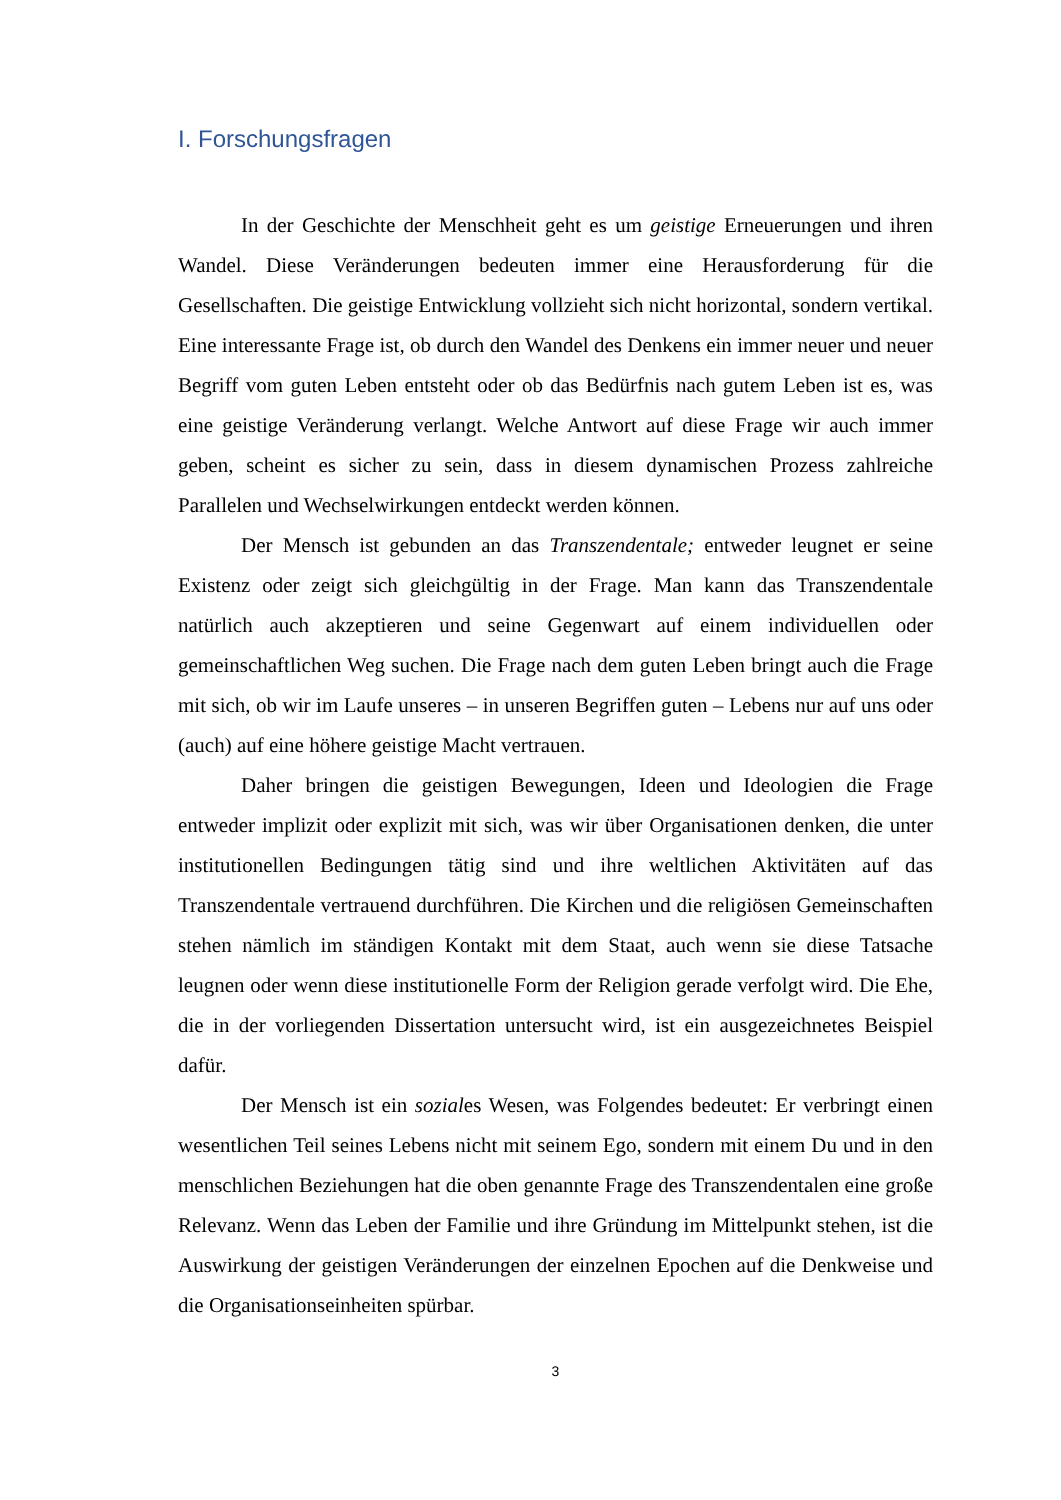I. Forschungsfragen
In der Geschichte der Menschheit geht es um geistige Erneuerungen und ihren Wandel. Diese Veränderungen bedeuten immer eine Herausforderung für die Gesellschaften. Die geistige Entwicklung vollzieht sich nicht horizontal, sondern vertikal. Eine interessante Frage ist, ob durch den Wandel des Denkens ein immer neuer und neuer Begriff vom guten Leben entsteht oder ob das Bedürfnis nach gutem Leben ist es, was eine geistige Veränderung verlangt. Welche Antwort auf diese Frage wir auch immer geben, scheint es sicher zu sein, dass in diesem dynamischen Prozess zahlreiche Parallelen und Wechselwirkungen entdeckt werden können.
Der Mensch ist gebunden an das Transzendentale; entweder leugnet er seine Existenz oder zeigt sich gleichgültig in der Frage. Man kann das Transzendentale natürlich auch akzeptieren und seine Gegenwart auf einem individuellen oder gemeinschaftlichen Weg suchen. Die Frage nach dem guten Leben bringt auch die Frage mit sich, ob wir im Laufe unseres – in unseren Begriffen guten – Lebens nur auf uns oder (auch) auf eine höhere geistige Macht vertrauen.
Daher bringen die geistigen Bewegungen, Ideen und Ideologien die Frage entweder implizit oder explizit mit sich, was wir über Organisationen denken, die unter institutionellen Bedingungen tätig sind und ihre weltlichen Aktivitäten auf das Transzendentale vertrauend durchführen. Die Kirchen und die religiösen Gemeinschaften stehen nämlich im ständigen Kontakt mit dem Staat, auch wenn sie diese Tatsache leugnen oder wenn diese institutionelle Form der Religion gerade verfolgt wird. Die Ehe, die in der vorliegenden Dissertation untersucht wird, ist ein ausgezeichnetes Beispiel dafür.
Der Mensch ist ein soziales Wesen, was Folgendes bedeutet: Er verbringt einen wesentlichen Teil seines Lebens nicht mit seinem Ego, sondern mit einem Du und in den menschlichen Beziehungen hat die oben genannte Frage des Transzendentalen eine große Relevanz. Wenn das Leben der Familie und ihre Gründung im Mittelpunkt stehen, ist die Auswirkung der geistigen Veränderungen der einzelnen Epochen auf die Denkweise und die Organisationseinheiten spürbar.
3